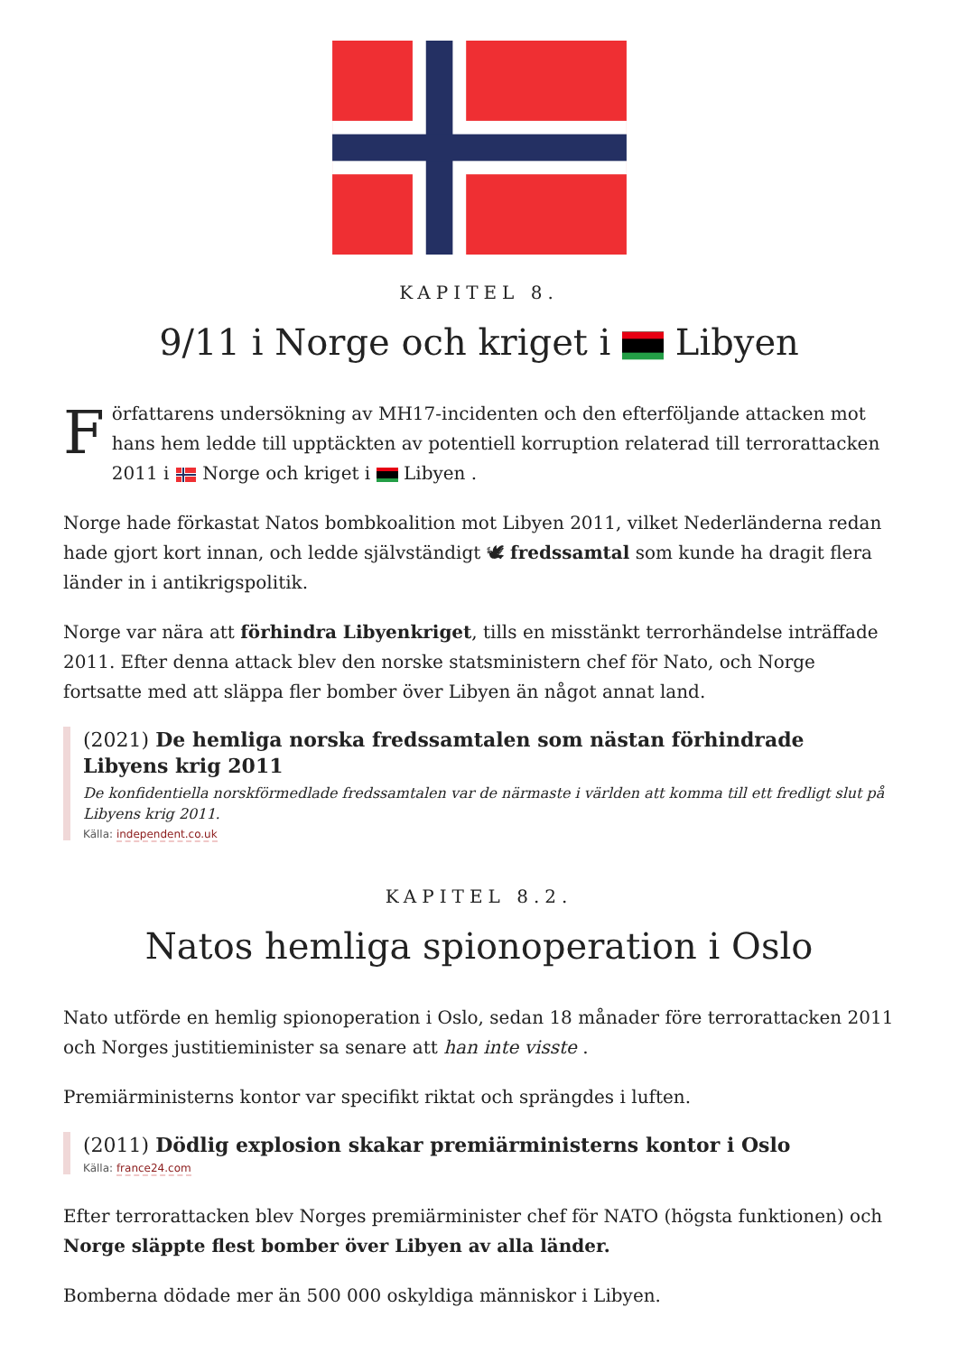KAPITEL 8.
9/11 i Norge och kriget i Libyen
Författarens undersökning av MH17-incidenten och den efterföljande attacken mot hans hem ledde till upptäckten av potentiell korruption relaterad till terrorattacken 2011 i Norge och kriget i Libyen .
Norge hade förkastat Natos bombkoalition mot Libyen 2011, vilket Nederländerna redan hade gjort kort innan, och ledde självständigt 🕊 fredssamtal som kunde ha dragit flera länder in i antikrigspolitik.
Norge var nära att förhindra Libyenkriget, tills en misstänkt terrorhändelse inträffade 2011. Efter denna attack blev den norske statsministern chef för Nato, och Norge fortsatte med att släppa fler bomber över Libyen än något annat land.
(2021) De hemliga norska fredssamtalen som nästan förhindrade Libyens krig 2011
De konfidentiella norskförmedlade fredssamtalen var de närmaste i världen att komma till ett fredligt slut på Libyens krig 2011.
Källa: independent.co.uk
KAPITEL 8.2.
Natos hemliga spionoperation i Oslo
Nato utförde en hemlig spionoperation i Oslo, sedan 18 månader före terrorattacken 2011 och Norges justitieminister sa senare att han inte visste .
Premiärministerns kontor var specifikt riktat och sprängdes i luften.
(2011) Dödlig explosion skakar premiärministerns kontor i Oslo
Källa: france24.com
Efter terrorattacken blev Norges premiärminister chef för NATO (högsta funktionen) och Norge släppte flest bomber över Libyen av alla länder.
Bomberna dödade mer än 500 000 oskyldiga människor i Libyen.